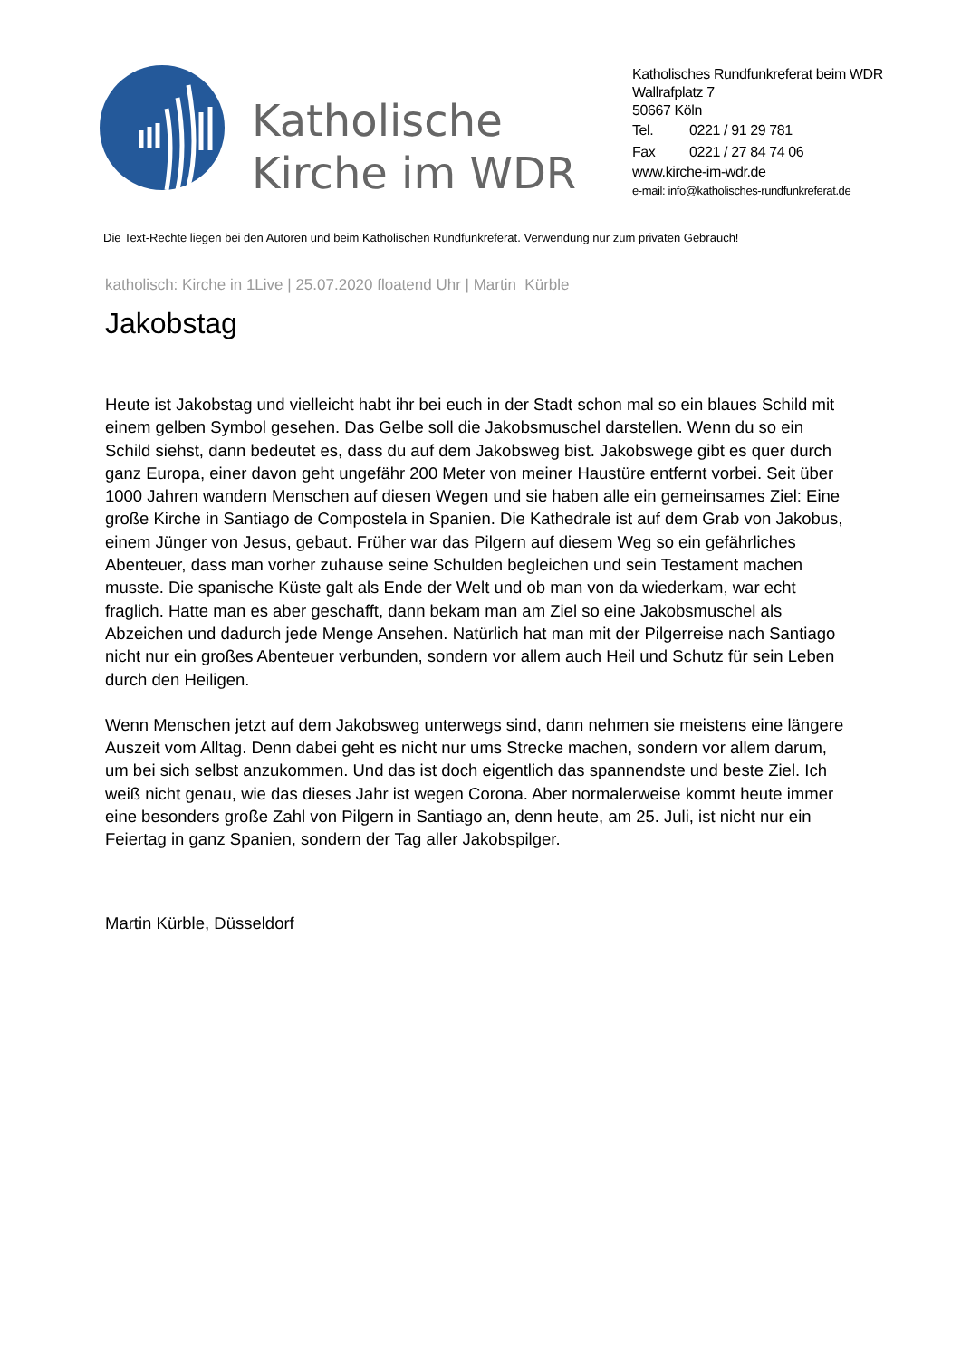Katholische Kirche im WDR
Katholisches Rundfunkreferat beim WDR
Wallrafplatz 7
50667 Köln
Tel. 0221 / 91 29 781
Fax 0221 / 27 84 74 06
www.kirche-im-wdr.de
e-mail: info@katholisches-rundfunkreferat.de
Die Text-Rechte liegen bei den Autoren und beim Katholischen Rundfunkreferat. Verwendung nur zum privaten Gebrauch!
katholisch: Kirche in 1Live | 25.07.2020 floatend Uhr | Martin Kürble
Jakobstag
Heute ist Jakobstag und vielleicht habt ihr bei euch in der Stadt schon mal so ein blaues Schild mit einem gelben Symbol gesehen. Das Gelbe soll die Jakobsmuschel darstellen. Wenn du so ein Schild siehst, dann bedeutet es, dass du auf dem Jakobsweg bist. Jakobswege gibt es quer durch ganz Europa, einer davon geht ungefähr 200 Meter von meiner Haustüre entfernt vorbei. Seit über 1000 Jahren wandern Menschen auf diesen Wegen und sie haben alle ein gemeinsames Ziel: Eine große Kirche in Santiago de Compostela in Spanien. Die Kathedrale ist auf dem Grab von Jakobus, einem Jünger von Jesus, gebaut. Früher war das Pilgern auf diesem Weg so ein gefährliches Abenteuer, dass man vorher zuhause seine Schulden begleichen und sein Testament machen musste. Die spanische Küste galt als Ende der Welt und ob man von da wiederkam, war echt fraglich. Hatte man es aber geschafft, dann bekam man am Ziel so eine Jakobsmuschel als Abzeichen und dadurch jede Menge Ansehen. Natürlich hat man mit der Pilgerreise nach Santiago nicht nur ein großes Abenteuer verbunden, sondern vor allem auch Heil und Schutz für sein Leben durch den Heiligen.
Wenn Menschen jetzt auf dem Jakobsweg unterwegs sind, dann nehmen sie meistens eine längere Auszeit vom Alltag. Denn dabei geht es nicht nur ums Strecke machen, sondern vor allem darum, um bei sich selbst anzukommen. Und das ist doch eigentlich das spannendste und beste Ziel. Ich weiß nicht genau, wie das dieses Jahr ist wegen Corona. Aber normalerweise kommt heute immer eine besonders große Zahl von Pilgern in Santiago an, denn heute, am 25. Juli, ist nicht nur ein Feiertag in ganz Spanien, sondern der Tag aller Jakobspilger.
Martin Kürble, Düsseldorf